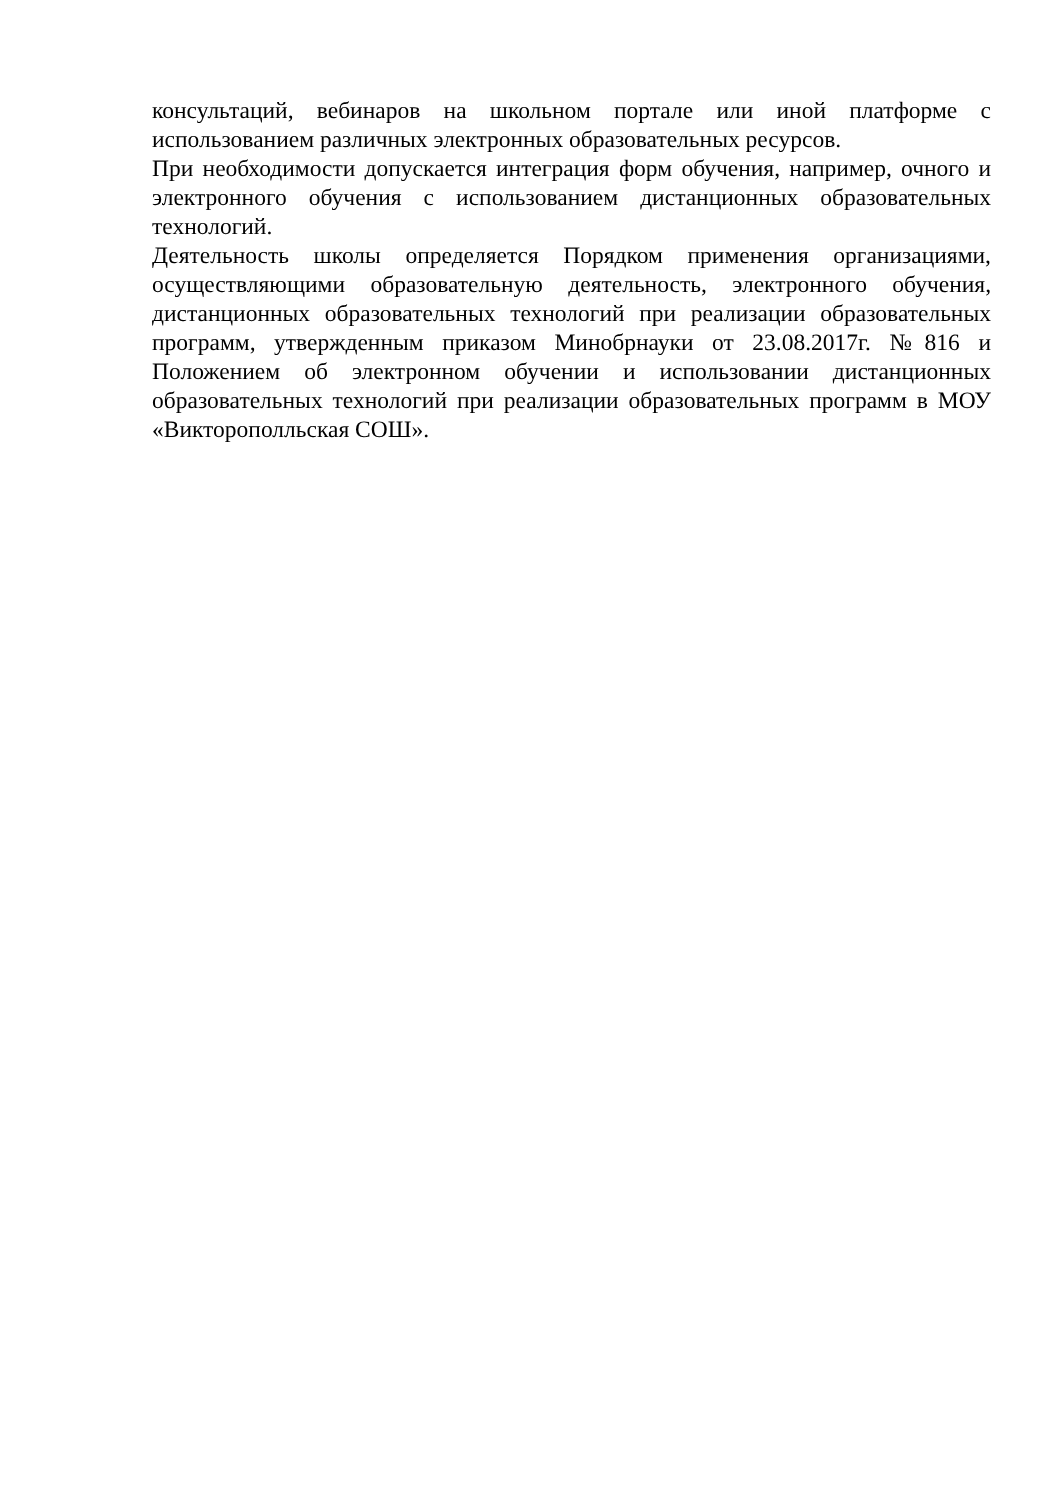консультаций, вебинаров на школьном портале или иной платформе с использованием различных электронных образовательных ресурсов.
При необходимости допускается интеграция форм обучения, например, очного и электронного обучения с использованием дистанционных образовательных технологий.
Деятельность школы определяется Порядком применения организациями, осуществляющими образовательную деятельность, электронного обучения, дистанционных образовательных технологий при реализации образовательных программ, утвержденным приказом Минобрнауки от 23.08.2017г. №816 и Положением об электронном обучении и использовании дистанционных образовательных технологий при реализации образовательных программ в МОУ «Викторополльская СОШ».